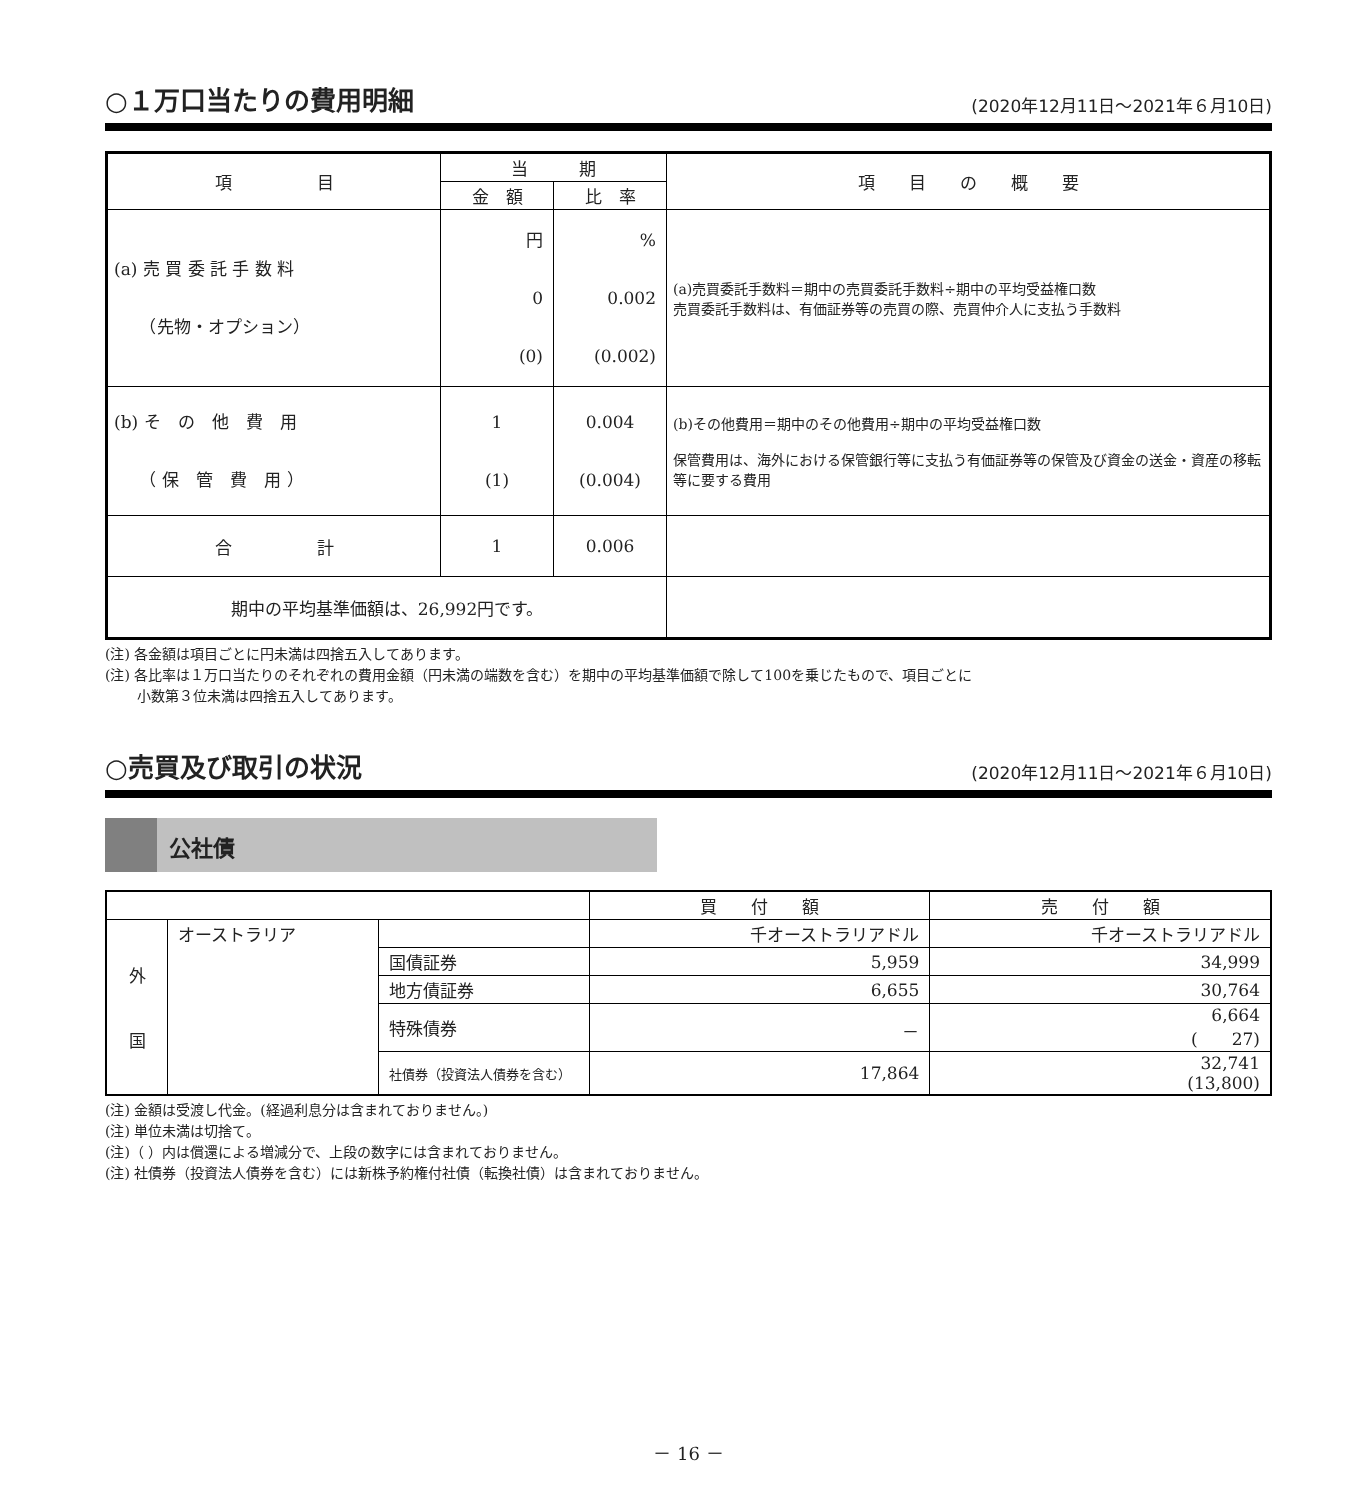○１万口当たりの費用明細 (2020年12月11日～2021年６月10日)
| 項 目 | 当 期 | | 項 目 の 概 要 |
| --- | --- | --- | --- |
| | 金 額 | 比 率 | |
| (a) 売 買 委 託 手 数 料 （先物・オプション） | 円 0 (0) | % 0.002 (0.002) | (a)売買委託手数料＝期中の売買委託手数料÷期中の平均受益権口数 売買委託手数料は、有価証券等の売買の際、売買仲介人に支払う手数料 |
| (b) そ の 他 費 用 （ 保 管 費 用 ） | 1 (1) | 0.004 (0.004) | (b)その他費用＝期中のその他費用÷期中の平均受益権口数 保管費用は、海外における保管銀行等に支払う有価証券等の保管及び資金の送金・資産の移転等に要する費用 |
| 合 計 | 1 | 0.006 | |
| 期中の平均基準価額は、26,992円です。 | | | |
(注) 各金額は項目ごとに円未満は四捨五入してあります。
(注) 各比率は１万口当たりのそれぞれの費用金額（円未満の端数を含む）を期中の平均基準価額で除して100を乗じたもので、項目ごとに
　　 小数第３位未満は四捨五入してあります。
○売買及び取引の状況 (2020年12月11日～2021年６月10日)
公社債
| | | | 買 付 額 | 売 付 額 |
| 外 国 | オーストラリア | | 千オーストラリアドル | 千オーストラリアドル |
| | | 国債証券 | 5,959 | 34,999 |
| | | 地方債証券 | 6,655 | 30,764 |
| | | 特殊債券 | － | 6,664 ( 27) |
| | | 社債券（投資法人債券を含む） | 17,864 | 32,741 (13,800) |
(注) 金額は受渡し代金。(経過利息分は含まれておりません。)
(注) 単位未満は切捨て。
(注)（ ）内は償還による増減分で、上段の数字には含まれておりません。
(注) 社債券（投資法人債券を含む）には新株予約権付社債（転換社債）は含まれておりません。
－ 16 －